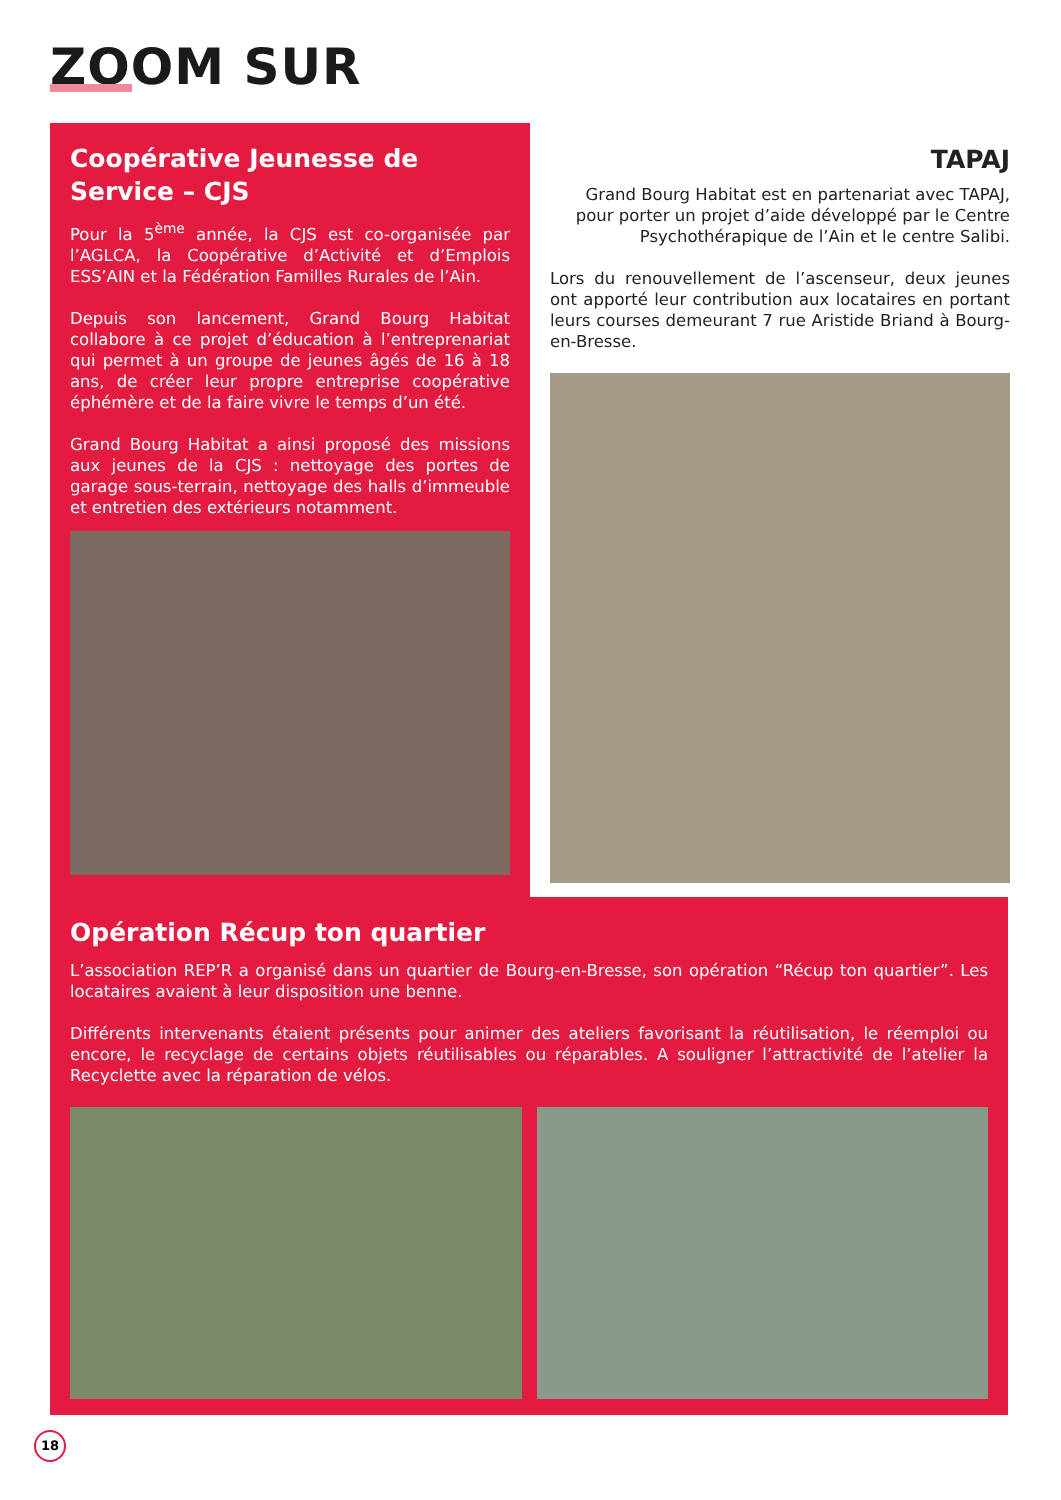ZOOM SUR
Coopérative Jeunesse de Service – CJS
Pour la 5<sup>ème</sup> année, la CJS est co-organisée par l’AGLCA, la Coopérative d’Activité et d’Emplois ESS’AIN et la Fédération Familles Rurales de l’Ain.
Depuis son lancement, Grand Bourg Habitat collabore à ce projet d’éducation à l’entreprenariat qui permet à un groupe de jeunes âgés de 16 à 18 ans, de créer leur propre entreprise coopérative éphémère et de la faire vivre le temps d’un été.
Grand Bourg Habitat a ainsi proposé des missions aux jeunes de la CJS : nettoyage des portes de garage sous-terrain, nettoyage des halls d’immeuble et entretien des extérieurs notamment.
TAPAJ
Grand Bourg Habitat est en partenariat avec TAPAJ, pour porter un projet d’aide développé par le Centre Psychothérapique de l’Ain et le centre Salibi.
Lors du renouvellement de l’ascenseur, deux jeunes ont apporté leur contribution aux locataires en portant leurs courses demeurant 7 rue Aristide Briand à Bourg-en-Bresse.
Opération Récup ton quartier
L’association REP’R a organisé dans un quartier de Bourg-en-Bresse, son opération “Récup ton quartier”. Les locataires avaient à leur disposition une benne.
Différents intervenants étaient présents pour animer des ateliers favorisant la réutilisation, le réemploi ou encore, le recyclage de certains objets réutilisables ou réparables. A souligner l’attractivité de l’atelier la Recyclette avec la réparation de vélos.
18